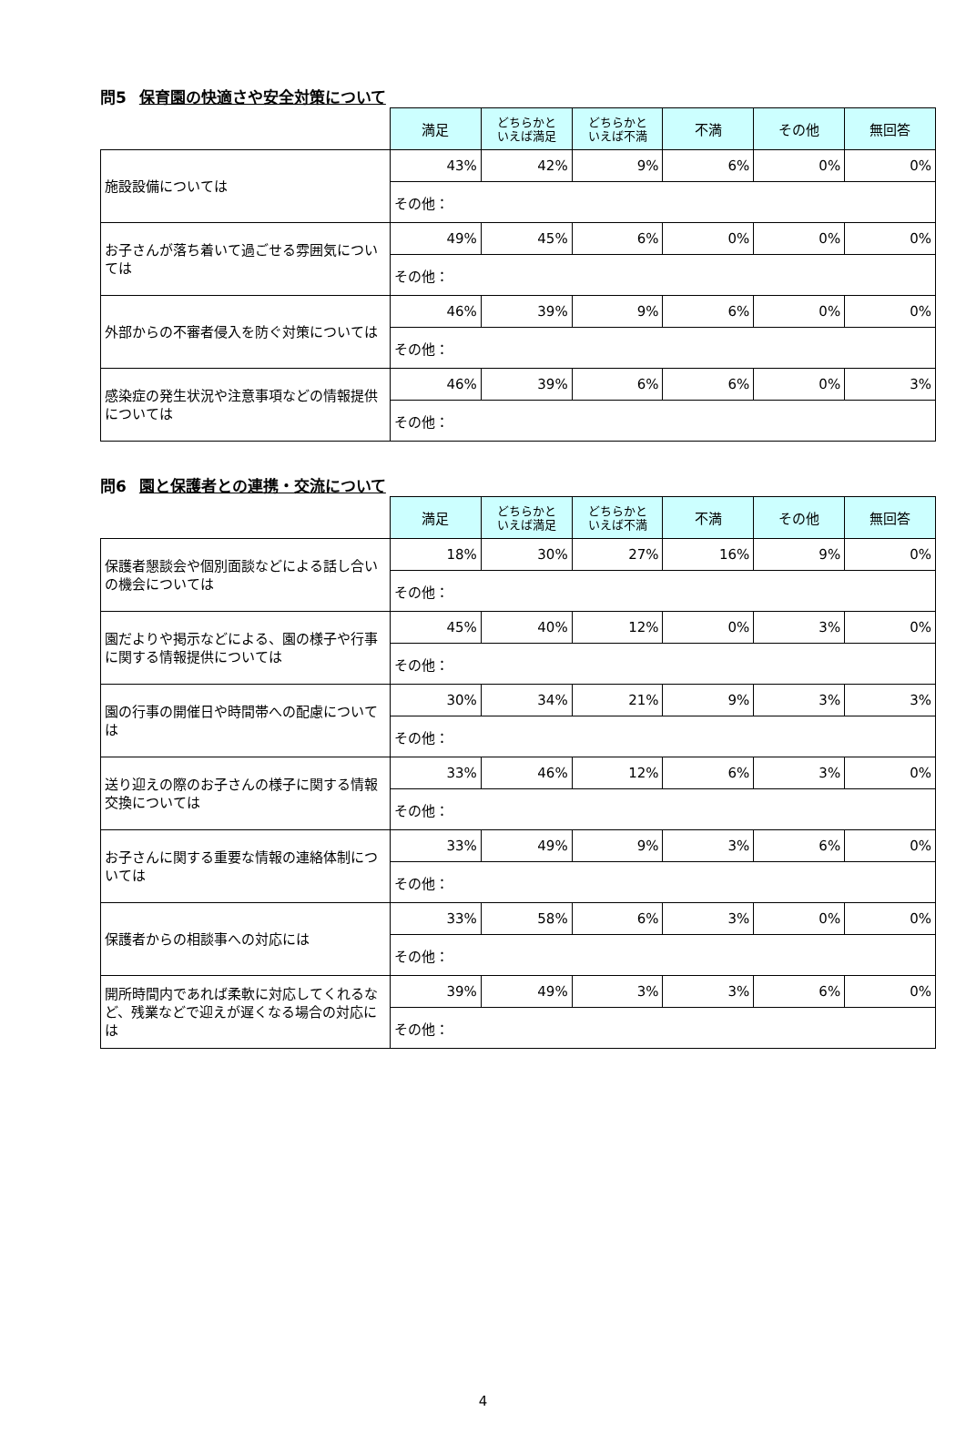問5 保育園の快適さや安全対策について
| | 満足 | どちらかと いえば満足 | どちらかと いえば不満 | 不満 | その他 | 無回答 |
| 施設設備については | 43% | 42% | 9% | 6% | 0% | 0% |
| | その他： | | | | | |
| お子さんが落ち着いて過ごせる雰囲気については | 49% | 45% | 6% | 0% | 0% | 0% |
| | その他： | | | | | |
| 外部からの不審者侵入を防ぐ対策については | 46% | 39% | 9% | 6% | 0% | 0% |
| | その他： | | | | | |
| 感染症の発生状況や注意事項などの情報提供については | 46% | 39% | 6% | 6% | 0% | 3% |
| | その他： | | | | | |
問6 園と保護者との連携・交流について
| | 満足 | どちらかと いえば満足 | どちらかと いえば不満 | 不満 | その他 | 無回答 |
| 保護者懇談会や個別面談などによる話し合いの機会については | 18% | 30% | 27% | 16% | 9% | 0% |
| | その他： | | | | | |
| 園だよりや掲示などによる、園の様子や行事に関する情報提供については | 45% | 40% | 12% | 0% | 3% | 0% |
| | その他： | | | | | |
| 園の行事の開催日や時間帯への配慮については | 30% | 34% | 21% | 9% | 3% | 3% |
| | その他： | | | | | |
| 送り迎えの際のお子さんの様子に関する情報交換については | 33% | 46% | 12% | 6% | 3% | 0% |
| | その他： | | | | | |
| お子さんに関する重要な情報の連絡体制については | 33% | 49% | 9% | 3% | 6% | 0% |
| | その他： | | | | | |
| 保護者からの相談事への対応には | 33% | 58% | 6% | 3% | 0% | 0% |
| | その他： | | | | | |
| 開所時間内であれば柔軟に対応してくれるなど、残業などで迎えが遅くなる場合の対応には | 39% | 49% | 3% | 3% | 6% | 0% |
| | その他： | | | | | |
4